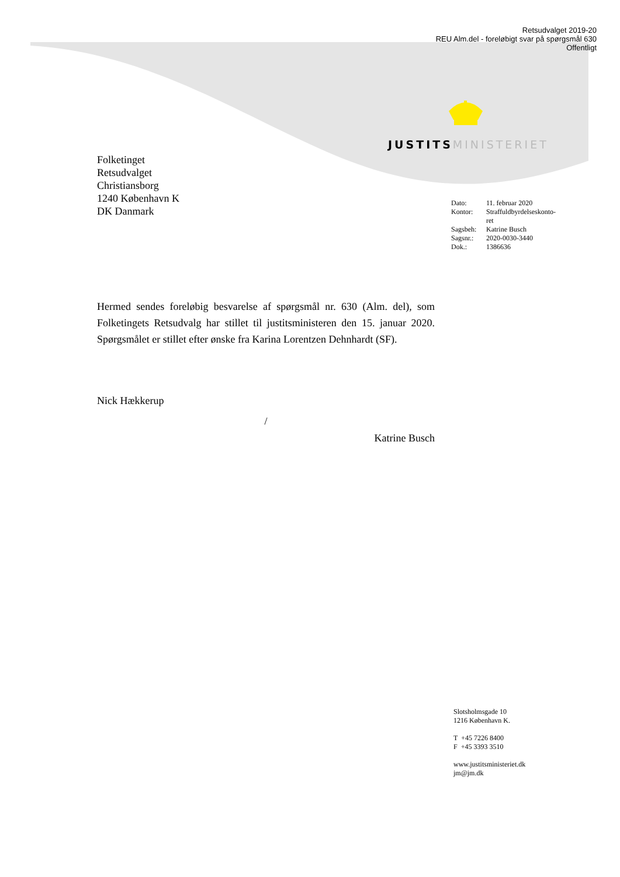Retsudvalget 2019-20
REU Alm.del - foreløbigt svar på spørgsmål 630
Offentligt
JUSTITS MINISTERIET
Folketinget
Retsudvalget
Christiansborg
1240 København K
DK Danmark
| Dato: | 11. februar 2020 |
| Kontor: | Straffuldbyrdelseskonto- ret |
| Sagsbeh: | Katrine Busch |
| Sagsnr.: | 2020-0030-3440 |
| Dok.: | 1386636 |
Hermed sendes foreløbig besvarelse af spørgsmål nr. 630 (Alm. del), som Folketingets Retsudvalg har stillet til justitsministeren den 15. januar 2020. Spørgsmålet er stillet efter ønske fra Karina Lorentzen Dehnhardt (SF).
Nick Hækkerup
/
Katrine Busch
Slotsholmsgade 10
1216 København K.
T +45 7226 8400
F +45 3393 3510
www.justitsministeriet.dk
jm@jm.dk